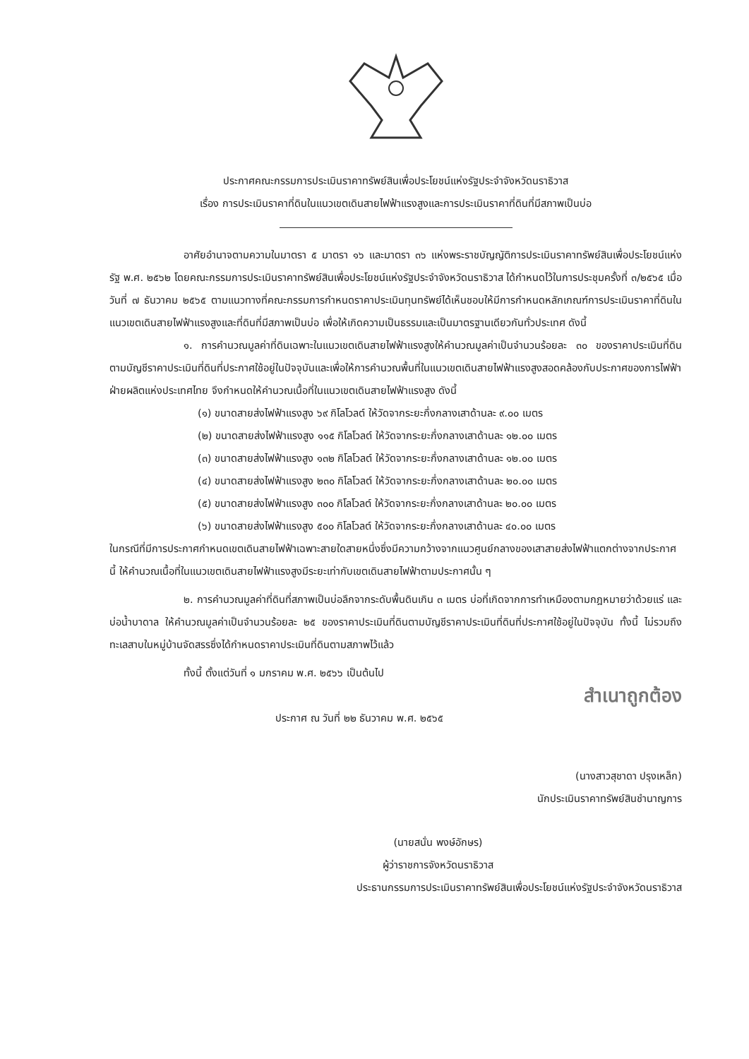ประกาศคณะกรรมการประเมินราคาทรัพย์สินเพื่อประโยชน์แห่งรัฐประจำจังหวัดนราธิวาส
เรื่อง การประเมินราคาที่ดินในแนวเขตเดินสายไฟฟ้าแรงสูงและการประเมินราคาที่ดินที่มีสภาพเป็นบ่อ
อาศัยอำนาจตามความในมาตรา ๕ มาตรา ๑๖ และมาตรา ๓๖ แห่งพระราชบัญญัติการประเมินราคาทรัพย์สินเพื่อประโยชน์แห่งรัฐ พ.ศ. ๒๕๖๒ โดยคณะกรรมการประเมินราคาทรัพย์สินเพื่อประโยชน์แห่งรัฐประจำจังหวัดนราธิวาส ได้กำหนดไว้ในการประชุมครั้งที่ ๓/๒๕๖๕ เมื่อวันที่ ๗ ธันวาคม ๒๕๖๕ ตามแนวทางที่คณะกรรมการกำหนดราคาประเมินทุนทรัพย์ได้เห็นชอบให้มีการกำหนดหลักเกณฑ์การประเมินราคาที่ดินในแนวเขตเดินสายไฟฟ้าแรงสูงและที่ดินที่มีสภาพเป็นบ่อ เพื่อให้เกิดความเป็นธรรมและเป็นมาตรฐานเดียวกันทั่วประเทศ ดังนี้
๑. การคำนวณมูลค่าที่ดินเฉพาะในแนวเขตเดินสายไฟฟ้าแรงสูงให้คำนวณมูลค่าเป็นจำนวนร้อยละ ๓๐ ของราคาประเมินที่ดินตามบัญชีราคาประเมินที่ดินที่ประกาศใช้อยู่ในปัจจุบันและเพื่อให้การคำนวณพื้นที่ในแนวเขตเดินสายไฟฟ้าแรงสูงสอดคล้องกับประกาศของการไฟฟ้าฝ่ายผลิตแห่งประเทศไทย จึงกำหนดให้คำนวณเนื้อที่ในแนวเขตเดินสายไฟฟ้าแรงสูง ดังนี้
(๑) ขนาดสายส่งไฟฟ้าแรงสูง ๖๙ กิโลโวลต์ ให้วัดจากระยะกึ่งกลางเสาด้านละ ๙.๐๐ เมตร
(๒) ขนาดสายส่งไฟฟ้าแรงสูง ๑๑๕ กิโลโวลต์ ให้วัดจากระยะกึ่งกลางเสาด้านละ ๑๒.๐๐ เมตร
(๓) ขนาดสายส่งไฟฟ้าแรงสูง ๑๓๒ กิโลโวลต์ ให้วัดจากระยะกึ่งกลางเสาด้านละ ๑๒.๐๐ เมตร
(๔) ขนาดสายส่งไฟฟ้าแรงสูง ๒๓๐ กิโลโวลต์ ให้วัดจากระยะกึ่งกลางเสาด้านละ ๒๐.๐๐ เมตร
(๕) ขนาดสายส่งไฟฟ้าแรงสูง ๓๐๐ กิโลโวลต์ ให้วัดจากระยะกึ่งกลางเสาด้านละ ๒๐.๐๐ เมตร
(๖) ขนาดสายส่งไฟฟ้าแรงสูง ๕๐๐ กิโลโวลต์ ให้วัดจากระยะกึ่งกลางเสาด้านละ ๔๐.๐๐ เมตร
ในกรณีที่มีการประกาศกำหนดเขตเดินสายไฟฟ้าเฉพาะสายใดสายหนึ่งซึ่งมีความกว้างจากแนวศูนย์กลางของเสาสายส่งไฟฟ้าแตกต่างจากประกาศนี้ ให้คำนวณเนื้อที่ในแนวเขตเดินสายไฟฟ้าแรงสูงมีระยะเท่ากับเขตเดินสายไฟฟ้าตามประกาศนั้น ๆ
๒. การคำนวณมูลค่าที่ดินที่สภาพเป็นบ่อลึกจากระดับพื้นดินเกิน ๓ เมตร บ่อที่เกิดจากการทำเหมืองตามกฎหมายว่าด้วยแร่ และบ่อน้ำบาดาล ให้คำนวณมูลค่าเป็นจำนวนร้อยละ ๒๕ ของราคาประเมินที่ดินตามบัญชีราคาประเมินที่ดินที่ประกาศใช้อยู่ในปัจจุบัน ทั้งนี้ ไม่รวมถึงทะเลสาบในหมู่บ้านจัดสรรซึ่งได้กำหนดราคาประเมินที่ดินตามสภาพไว้แล้ว
ทั้งนี้ ตั้งแต่วันที่ ๑ มกราคม พ.ศ. ๒๕๖๖ เป็นต้นไป
สำเนาถูกต้อง
ประกาศ ณ วันที่ ๒๒ ธันวาคม พ.ศ. ๒๕๖๕
(นางสาวสุชาดา ปรุงเหล็ก)
นักประเมินราคาทรัพย์สินชำนาญการ
(นายสนั่น พงษ์อักษร)
ผู้ว่าราชการจังหวัดนราธิวาส
ประธานกรรมการประเมินราคาทรัพย์สินเพื่อประโยชน์แห่งรัฐประจำจังหวัดนราธิวาส